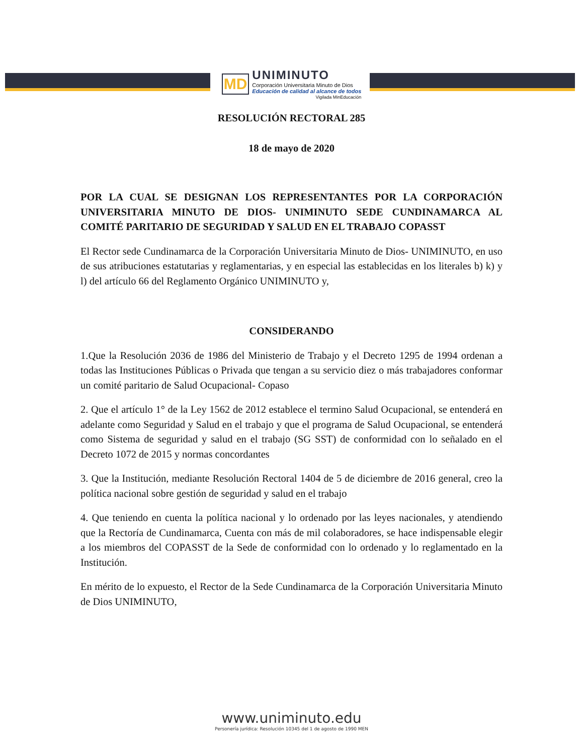MD
UNIMINUTO
Corporación Universitaria Minuto de Dios
Educación de calidad al alcance de todos
Vigilada MinEducación
RESOLUCIÓN RECTORAL 285
18 de mayo de 2020
POR LA CUAL SE DESIGNAN LOS REPRESENTANTES POR LA CORPORACIÓN UNIVERSITARIA MINUTO DE DIOS- UNIMINUTO SEDE CUNDINAMARCA AL COMITÉ PARITARIO DE SEGURIDAD Y SALUD EN EL TRABAJO COPASST
El Rector sede Cundinamarca de la Corporación Universitaria Minuto de Dios- UNIMINUTO, en uso de sus atribuciones estatutarias y reglamentarias, y en especial las establecidas en los literales b) k) y l) del artículo 66 del Reglamento Orgánico UNIMINUTO y,
CONSIDERANDO
1.Que la Resolución 2036 de 1986 del Ministerio de Trabajo y el Decreto 1295 de 1994 ordenan a todas las Instituciones Públicas o Privada que tengan a su servicio diez o más trabajadores conformar un comité paritario de Salud Ocupacional- Copaso
2. Que el artículo 1° de la Ley 1562 de 2012 establece el termino Salud Ocupacional, se entenderá en adelante como Seguridad y Salud en el trabajo y que el programa de Salud Ocupacional, se entenderá como Sistema de seguridad y salud en el trabajo (SG SST) de conformidad con lo señalado en el Decreto 1072 de 2015 y normas concordantes
3. Que la Institución, mediante Resolución Rectoral 1404 de 5 de diciembre de 2016 general, creo la política nacional sobre gestión de seguridad y salud en el trabajo
4. Que teniendo en cuenta la política nacional y lo ordenado por las leyes nacionales, y atendiendo que la Rectoría de Cundinamarca, Cuenta con más de mil colaboradores, se hace indispensable elegir a los miembros del COPASST de la Sede de conformidad con lo ordenado y lo reglamentado en la Institución.
En mérito de lo expuesto, el Rector de la Sede Cundinamarca de la Corporación Universitaria Minuto de Dios UNIMINUTO,
www.uniminuto.edu
Personería jurídica: Resolución 10345 del 1 de agosto de 1990 MEN